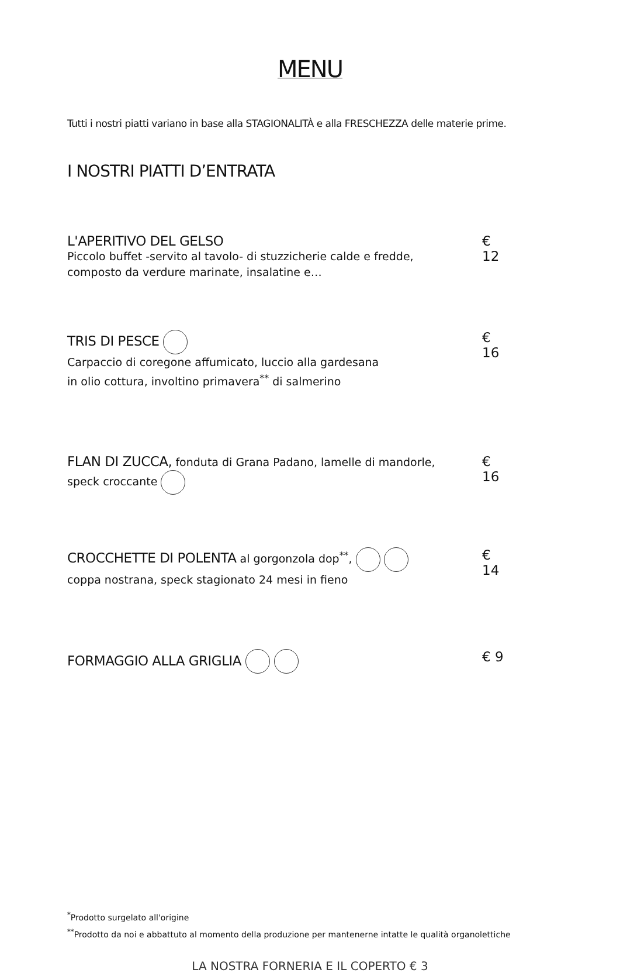MENU
Tutti i nostri piatti variano in base alla STAGIONALITÀ e alla FRESCHEZZA delle materie prime.
I NOSTRI PIATTI D’ENTRATA
L'APERITIVO DEL GELSO
Piccolo buffet -servito al tavolo- di stuzzicherie calde e fredde,
composto da verdure marinate, insalatine e…
€ 12
TRIS DI PESCE
Carpaccio di coregone affumicato, luccio alla gardesana
in olio cottura, involtino primavera<sup>**</sup> di salmerino
€ 16
FLAN DI ZUCCA, fonduta di Grana Padano, lamelle di mandorle,
speck croccante
€ 16
CROCCHETTE DI POLENTA al gorgonzola dop<sup>**</sup>,
coppa nostrana, speck stagionato 24 mesi in fieno
€ 14
FORMAGGIO ALLA GRIGLIA € 9
<sup>*</sup> Prodotto surgelato all'origine
<sup>**</sup> Prodotto da noi e abbattuto al momento della produzione per mantenerne intatte le qualità organolettiche
LA NOSTRA FORNERIA E IL COPERTO € 3